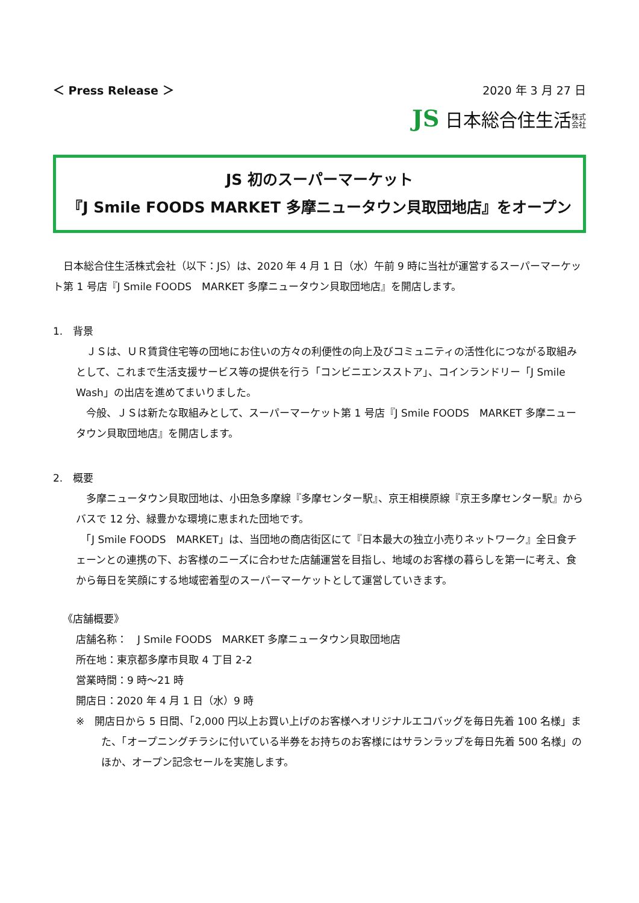＜ Press Release ＞ 2020 年 3 月 27 日
JS 日本総合住生活株式
会社
JS 初のスーパーマーケット
『J Smile FOODS MARKET 多摩ニュータウン貝取団地店』をオープン
　日本総合住生活株式会社（以下：JS）は、2020 年 4 月 1 日（水）午前 9 時に当社が運営するスーパーマーケット第 1 号店『J Smile FOODS　MARKET 多摩ニュータウン貝取団地店』を開店します。
1.　背景
　ＪＳは、ＵＲ賃貸住宅等の団地にお住いの方々の利便性の向上及びコミュニティの活性化につながる取組みとして、これまで生活支援サービス等の提供を行う「コンビニエンスストア」、コインランドリー「J Smile Wash」の出店を進めてまいりました。
　今般、ＪＳは新たな取組みとして、スーパーマーケット第 1 号店『J Smile FOODS　MARKET 多摩ニュータウン貝取団地店』を開店します。
2.　概要
　多摩ニュータウン貝取団地は、小田急多摩線『多摩センター駅』、京王相模原線『京王多摩センター駅』からバスで 12 分、緑豊かな環境に恵まれた団地です。
　「J Smile FOODS　MARKET」は、当団地の商店街区にて『日本最大の独立小売りネットワーク』全日食チェーンとの連携の下、お客様のニーズに合わせた店舗運営を目指し、地域のお客様の暮らしを第一に考え、食から毎日を笑顔にする地域密着型のスーパーマーケットとして運営していきます。
《店舗概要》
店舗名称：　J Smile FOODS　MARKET 多摩ニュータウン貝取団地店
所在地：東京都多摩市貝取 4 丁目 2-2
営業時間：9 時～21 時
開店日：2020 年 4 月 1 日（水）9 時
※　開店日から 5 日間、「2,000 円以上お買い上げのお客様へオリジナルエコバッグを毎日先着 100 名様」また、「オープニングチラシに付いている半券をお持ちのお客様にはサランラップを毎日先着 500 名様」のほか、オープン記念セールを実施します。